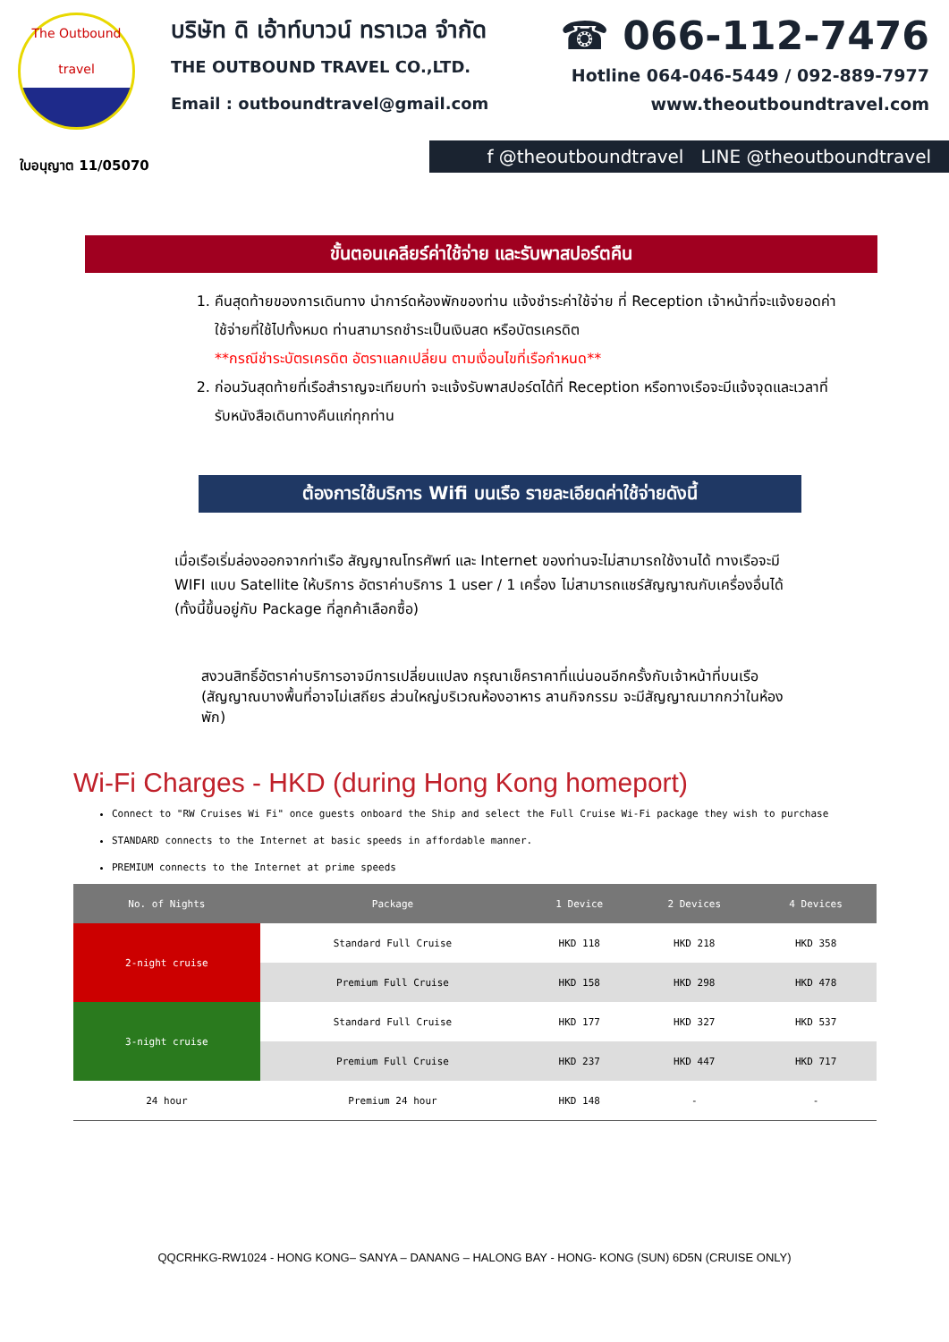The Outbound
travel
บริษัท ดิ เอ้าท์บาวน์ ทราเวล จำกัด
THE OUTBOUND TRAVEL CO.,LTD.
Email : outboundtravel@gmail.com
☎ 066-112-7476
Hotline 064-046-5449 / 092-889-7977
www.theoutboundtravel.com
ใบอนุญาต 11/05070
f @theoutboundtravel LINE @theoutboundtravel
ขั้นตอนเคลียร์ค่าใช้จ่าย และรับพาสปอร์ตคืน
1. คืนสุดท้ายของการเดินทาง นำการ์ดห้องพักของท่าน แจ้งชำระค่าใช้จ่าย ที่ Reception เจ้าหน้าที่จะแจ้งยอดค่าใช้จ่ายที่ใช้ไปทั้งหมด ท่านสามารถชำระเป็นเงินสด หรือบัตรเครดิต
**กรณีชำระบัตรเครดิต อัตราแลกเปลี่ยน ตามเงื่อนไขที่เรือกำหนด**
2. ก่อนวันสุดท้ายที่เรือสำราญจะเทียบท่า จะแจ้งรับพาสปอร์ตได้ที่ Reception หรือทางเรือจะมีแจ้งจุดและเวลาที่รับหนังสือเดินทางคืนแก่ทุกท่าน
ต้องการใช้บริการ Wifi บนเรือ รายละเอียดค่าใช้จ่ายดังนี้
เมื่อเรือเริ่มล่องออกจากท่าเรือ สัญญาณโทรศัพท์ และ Internet ของท่านจะไม่สามารถใช้งานได้ ทางเรือจะมี WIFI แบบ Satellite ให้บริการ อัตราค่าบริการ 1 user / 1 เครื่อง ไม่สามารถแชร์สัญญาณกับเครื่องอื่นได้ (ทั้งนี้ขึ้นอยู่กับ Package ที่ลูกค้าเลือกซื้อ)
สงวนสิทธิ์อัตราค่าบริการอาจมีการเปลี่ยนแปลง กรุณาเช็คราคาที่แน่นอนอีกครั้งกับเจ้าหน้าที่บนเรือ (สัญญาณบางพื้นที่อาจไม่เสถียร ส่วนใหญ่บริเวณห้องอาหาร ลานกิจกรรม จะมีสัญญาณมากกว่าในห้องพัก)
Wi-Fi Charges - HKD (during Hong Kong homeport)
Connect to "RW Cruises Wi Fi" once guests onboard the Ship and select the Full Cruise Wi-Fi package they wish to purchase
STANDARD connects to the Internet at basic speeds in affordable manner.
PREMIUM connects to the Internet at prime speeds
| No. of Nights | Package | 1 Device | 2 Devices | 4 Devices |
| --- | --- | --- | --- | --- |
| 2-night cruise | Standard Full Cruise | HKD 118 | HKD 218 | HKD 358 |
| | Premium Full Cruise | HKD 158 | HKD 298 | HKD 478 |
| 3-night cruise | Standard Full Cruise | HKD 177 | HKD 327 | HKD 537 |
| | Premium Full Cruise | HKD 237 | HKD 447 | HKD 717 |
| 24 hour | Premium 24 hour | HKD 148 | - | - |
QQCRHKG-RW1024 - HONG KONG– SANYA – DANANG – HALONG BAY - HONG- KONG (SUN) 6D5N (CRUISE ONLY)